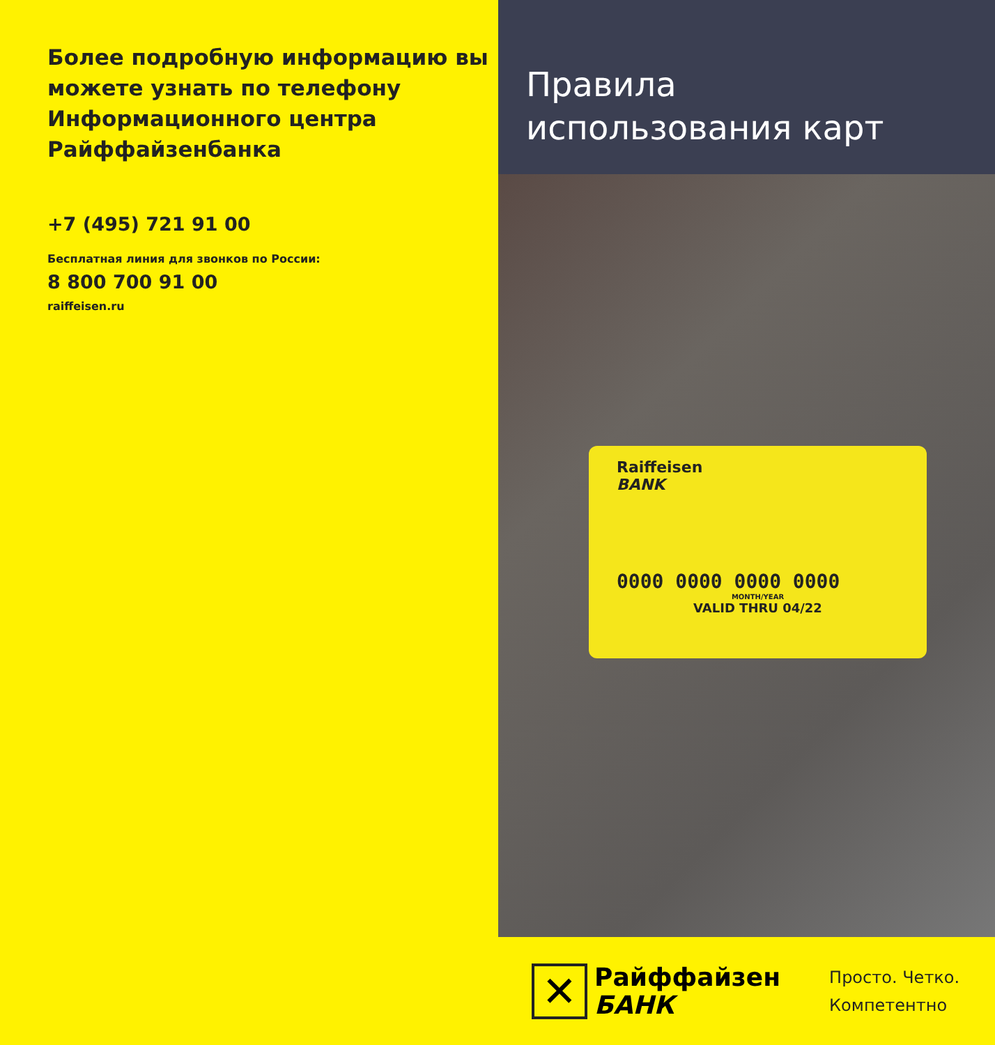Более подробную информацию вы можете узнать по телефону Информационного центра Райффайзенбанка
+7 (495) 721 91 00
Бесплатная линия для звонков по России:
8 800 700 91 00
raiffeisen.ru
Правила
использования карт
Raiffeisen
BANK
0000 0000 0000 0000
MONTH/YEAR
VALID THRU 04/22
✕
Райффайзен
БАНК
Просто. Четко.
Компетентно